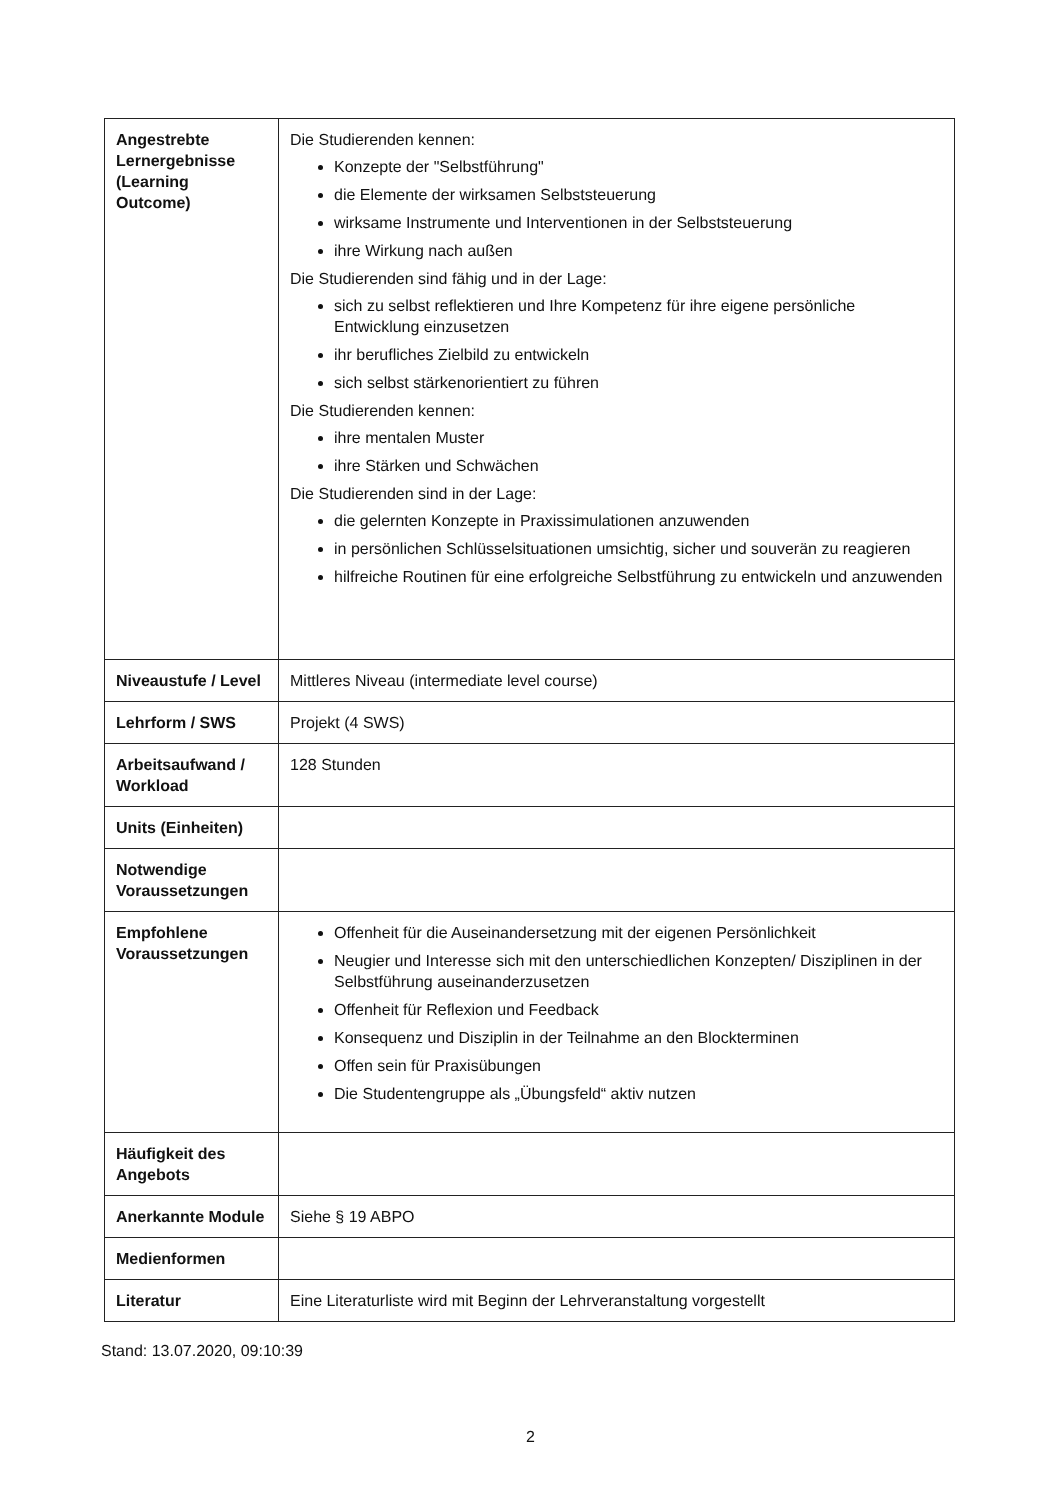| Angestrebte Lernergebnisse (Learning Outcome) | Die Studierenden kennen: Konzepte der "Selbstführung" die Elemente der wirksamen Selbststeuerung wirksame Instrumente und Interventionen in der Selbststeuerung ihre Wirkung nach außen Die Studierenden sind fähig und in der Lage: sich zu selbst reflektieren und Ihre Kompetenz für ihre eigene persönliche Entwicklung einzusetzen ihr berufliches Zielbild zu entwickeln sich selbst stärkenorientiert zu führen Die Studierenden kennen: ihre mentalen Muster ihre Stärken und Schwächen Die Studierenden sind in der Lage: die gelernten Konzepte in Praxissimulationen anzuwenden in persönlichen Schlüsselsituationen umsichtig, sicher und souverän zu reagieren hilfreiche Routinen für eine erfolgreiche Selbstführung zu entwickeln und anzuwenden |
| Niveaustufe / Level | Mittleres Niveau (intermediate level course) |
| Lehrform / SWS | Projekt (4 SWS) |
| Arbeitsaufwand / Workload | 128 Stunden |
| Units (Einheiten) | |
| Notwendige Voraussetzungen | |
| Empfohlene Voraussetzungen | Offenheit für die Auseinandersetzung mit der eigenen Persönlichkeit Neugier und Interesse sich mit den unterschiedlichen Konzepten/ Disziplinen in der Selbstführung auseinanderzusetzen Offenheit für Reflexion und Feedback Konsequenz und Disziplin in der Teilnahme an den Blockterminen Offen sein für Praxisübungen Die Studentengruppe als „Übungsfeld“ aktiv nutzen |
| Häufigkeit des Angebots | |
| Anerkannte Module | Siehe § 19 ABPO |
| Medienformen | |
| Literatur | Eine Literaturliste wird mit Beginn der Lehrveranstaltung vorgestellt |
Stand: 13.07.2020, 09:10:39
2